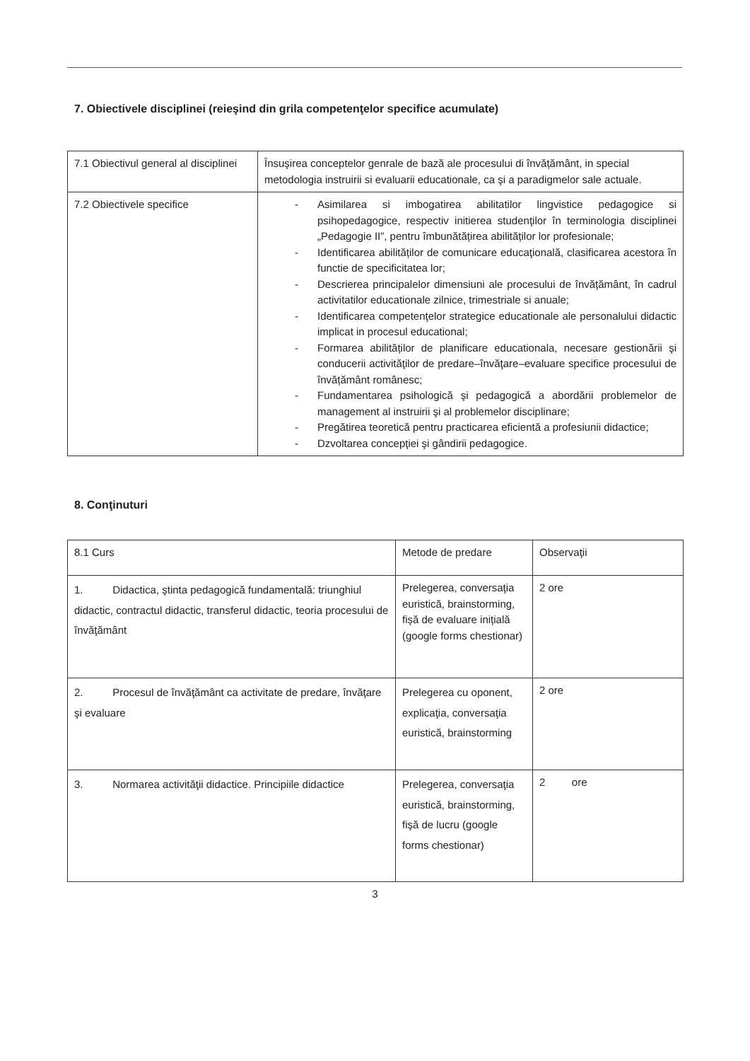7. Obiectivele disciplinei (reieşind din grila competenţelor specifice acumulate)
| 7.1 Obiectivul general al disciplinei | Însuşirea conceptelor genrale de bază ale procesului di învățământ, in special metodologia instruirii si evaluarii educationale, ca şi a paradigmelor sale actuale. |
| 7.2 Obiectivele specifice | - Asimilarea si imbogatirea abilitatilor lingvistice pedagogice si psihopedagogice, respectiv initierea studenţilor în terminologia disciplinei „Pedagogie II”, pentru îmbunătățirea abilităților lor profesionale; - Identificarea abilităților de comunicare educaţională, clasificarea acestora în functie de specificitatea lor; - Descrierea principalelor dimensiuni ale procesului de învățământ, în cadrul activitatilor educationale zilnice, trimestriale si anuale; - Identificarea competenţelor strategice educationale ale personalului didactic implicat in procesul educational; - Formarea abilităților de planificare educationala, necesare gestionării şi conducerii activităţilor de predare–învăţare–evaluare specifice procesului de învățământ românesc; - Fundamentarea psihologică şi pedagogică a abordării problemelor de management al instruirii şi al problemelor disciplinare; - Pregătirea teoretică pentru practicarea eficientă a profesiunii didactice; - Dzvoltarea concepţiei şi gândirii pedagogice. |
8. Conţinuturi
| 8.1 Curs | Metode de predare | Observaţii |
| 1. Didactica, ştinta pedagogică fundamentală: triunghiul didactic, contractul didactic, transferul didactic, teoria procesului de învăţământ | Prelegerea, conversaţia euristică, brainstorming, fișă de evaluare inițială (google forms chestionar) | 2 ore |
| 2. Procesul de învăţământ ca activitate de predare, învăţare şi evaluare | Prelegerea cu oponent, explicaţia, conversaţia euristică, brainstorming | 2 ore |
| 3. Normarea activităţii didactice. Principiile didactice | Prelegerea, conversaţia euristică, brainstorming, fişă de lucru (google forms chestionar) | 2 ore |
3